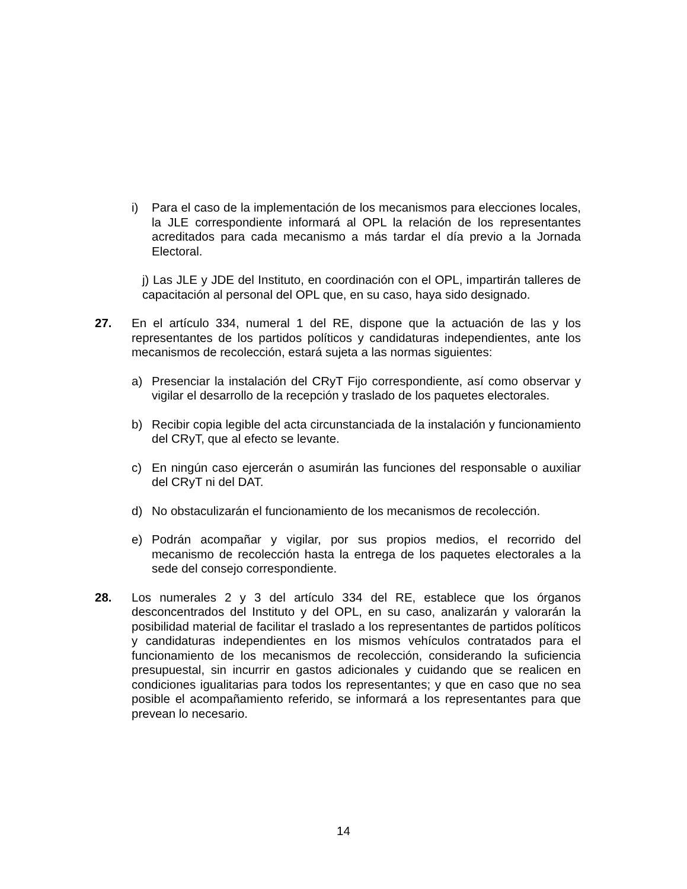i) Para el caso de la implementación de los mecanismos para elecciones locales, la JLE correspondiente informará al OPL la relación de los representantes acreditados para cada mecanismo a más tardar el día previo a la Jornada Electoral.
j) Las JLE y JDE del Instituto, en coordinación con el OPL, impartirán talleres de capacitación al personal del OPL que, en su caso, haya sido designado.
27. En el artículo 334, numeral 1 del RE, dispone que la actuación de las y los representantes de los partidos políticos y candidaturas independientes, ante los mecanismos de recolección, estará sujeta a las normas siguientes:
a) Presenciar la instalación del CRyT Fijo correspondiente, así como observar y vigilar el desarrollo de la recepción y traslado de los paquetes electorales.
b) Recibir copia legible del acta circunstanciada de la instalación y funcionamiento del CRyT, que al efecto se levante.
c) En ningún caso ejercerán o asumirán las funciones del responsable o auxiliar del CRyT ni del DAT.
d) No obstaculizarán el funcionamiento de los mecanismos de recolección.
e) Podrán acompañar y vigilar, por sus propios medios, el recorrido del mecanismo de recolección hasta la entrega de los paquetes electorales a la sede del consejo correspondiente.
28. Los numerales 2 y 3 del artículo 334 del RE, establece que los órganos desconcentrados del Instituto y del OPL, en su caso, analizarán y valorarán la posibilidad material de facilitar el traslado a los representantes de partidos políticos y candidaturas independientes en los mismos vehículos contratados para el funcionamiento de los mecanismos de recolección, considerando la suficiencia presupuestal, sin incurrir en gastos adicionales y cuidando que se realicen en condiciones igualitarias para todos los representantes; y que en caso que no sea posible el acompañamiento referido, se informará a los representantes para que prevean lo necesario.
14